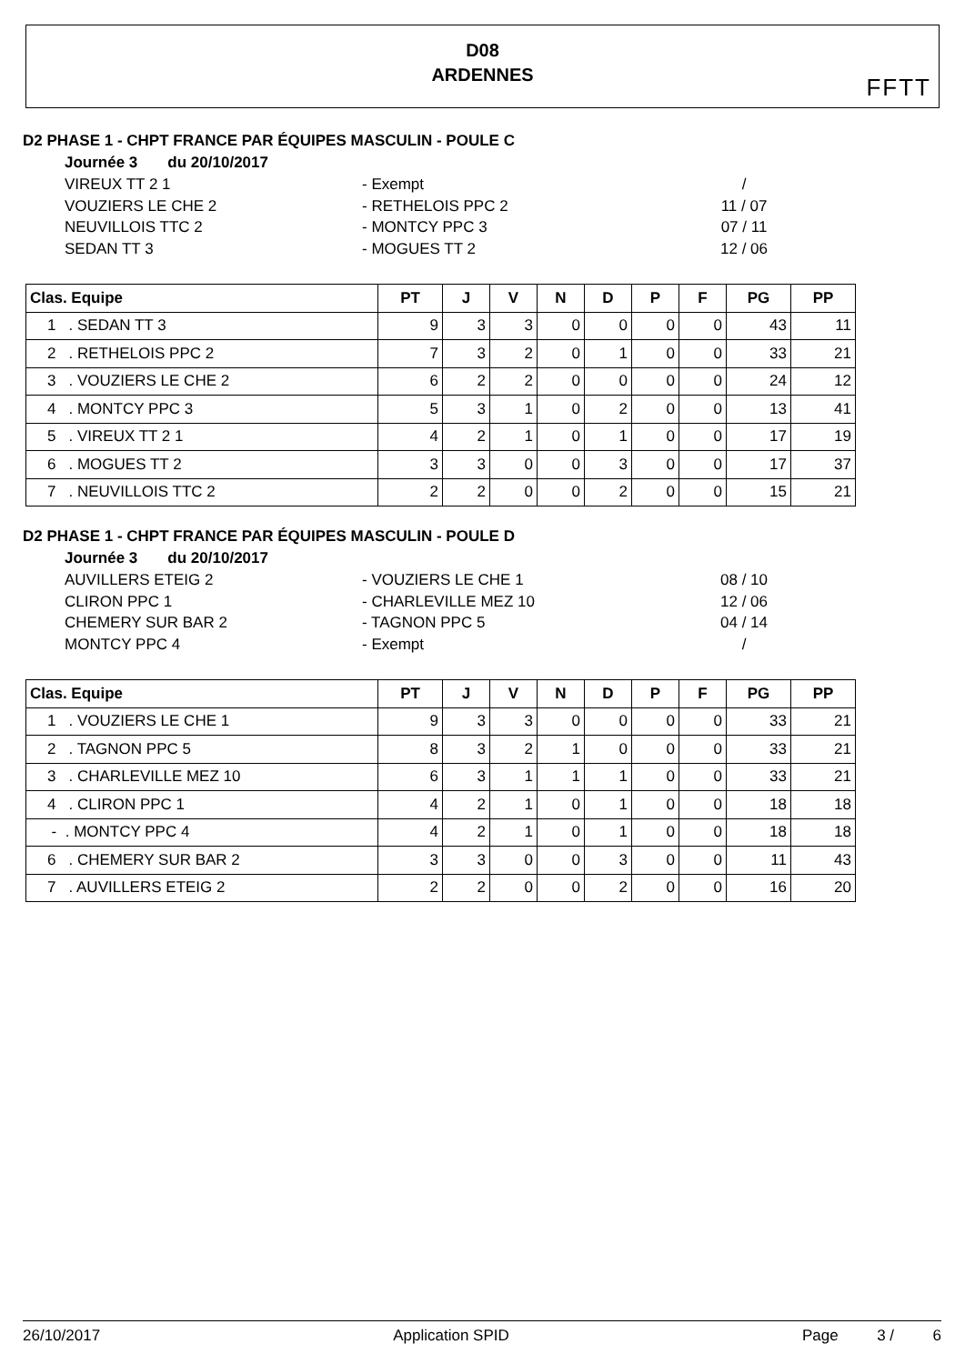D08
ARDENNES
FFTT
D2 PHASE 1 - CHPT FRANCE PAR ÉQUIPES MASCULIN - POULE C
Journée 3 du 20/10/2017
VIREUX TT 2 1 - Exempt /
VOUZIERS LE CHE 2 - RETHELOIS PPC 2 11 / 07
NEUVILLOIS TTC 2 - MONTCY PPC 3 07 / 11
SEDAN TT 3 - MOGUES TT 2 12 / 06
| Clas. Equipe | PT | J | V | N | D | P | F | PG | PP |
| --- | --- | --- | --- | --- | --- | --- | --- | --- | --- |
| 1 . SEDAN TT 3 | 9 | 3 | 3 | 0 | 0 | 0 | 0 | 43 | 11 |
| 2 . RETHELOIS PPC 2 | 7 | 3 | 2 | 0 | 1 | 0 | 0 | 33 | 21 |
| 3 . VOUZIERS LE CHE 2 | 6 | 2 | 2 | 0 | 0 | 0 | 0 | 24 | 12 |
| 4 . MONTCY PPC 3 | 5 | 3 | 1 | 0 | 2 | 0 | 0 | 13 | 41 |
| 5 . VIREUX TT 2 1 | 4 | 2 | 1 | 0 | 1 | 0 | 0 | 17 | 19 |
| 6 . MOGUES TT 2 | 3 | 3 | 0 | 0 | 3 | 0 | 0 | 17 | 37 |
| 7 . NEUVILLOIS TTC 2 | 2 | 2 | 0 | 0 | 2 | 0 | 0 | 15 | 21 |
D2 PHASE 1 - CHPT FRANCE PAR ÉQUIPES MASCULIN - POULE D
Journée 3 du 20/10/2017
AUVILLERS ETEIG 2 - VOUZIERS LE CHE 1 08 / 10
CLIRON PPC 1 - CHARLEVILLE MEZ 10 12 / 06
CHEMERY SUR BAR 2 - TAGNON PPC 5 04 / 14
MONTCY PPC 4 - Exempt /
| Clas. Equipe | PT | J | V | N | D | P | F | PG | PP |
| --- | --- | --- | --- | --- | --- | --- | --- | --- | --- |
| 1 . VOUZIERS LE CHE 1 | 9 | 3 | 3 | 0 | 0 | 0 | 0 | 33 | 21 |
| 2 . TAGNON PPC 5 | 8 | 3 | 2 | 1 | 0 | 0 | 0 | 33 | 21 |
| 3 . CHARLEVILLE MEZ 10 | 6 | 3 | 1 | 1 | 1 | 0 | 0 | 33 | 21 |
| 4 . CLIRON PPC 1 | 4 | 2 | 1 | 0 | 1 | 0 | 0 | 18 | 18 |
| - . MONTCY PPC 4 | 4 | 2 | 1 | 0 | 1 | 0 | 0 | 18 | 18 |
| 6 . CHEMERY SUR BAR 2 | 3 | 3 | 0 | 0 | 3 | 0 | 0 | 11 | 43 |
| 7 . AUVILLERS ETEIG 2 | 2 | 2 | 0 | 0 | 2 | 0 | 0 | 16 | 20 |
26/10/2017 Application SPID Page 3 / 6